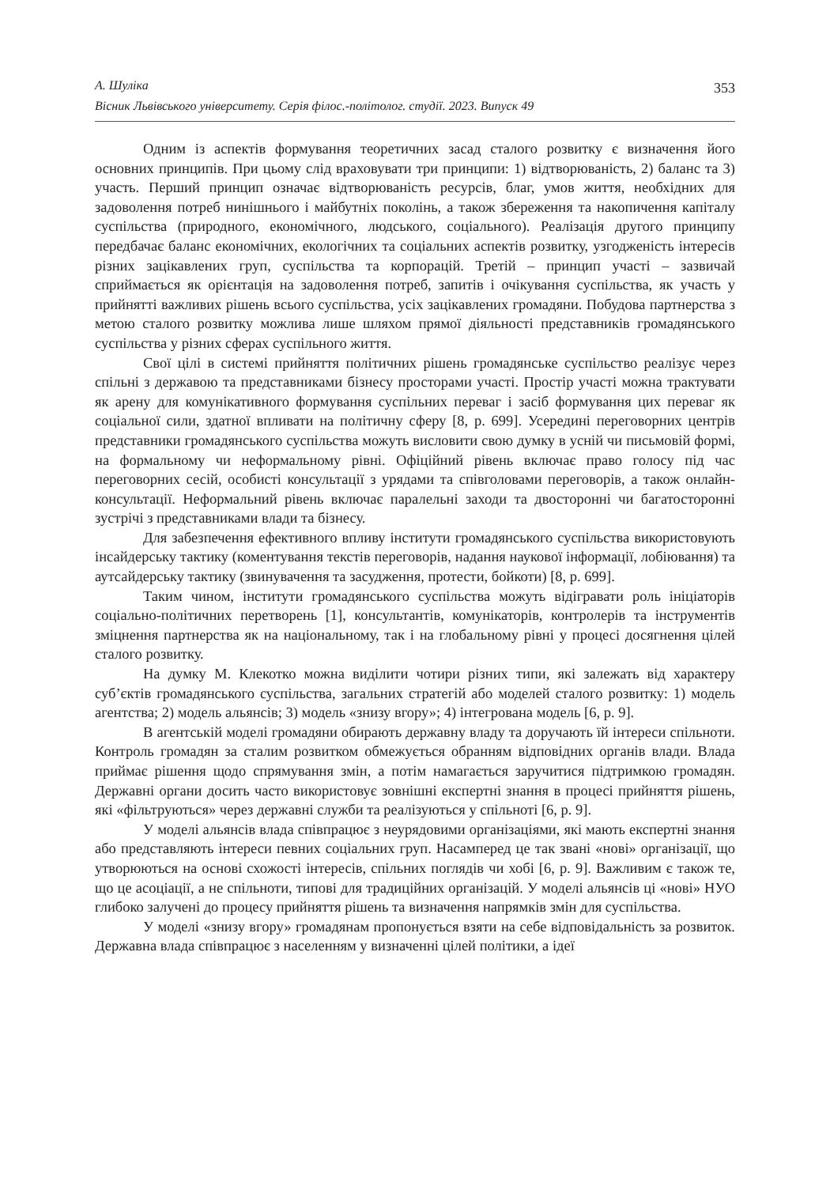А. Шуліка
Вісник Львівського університету. Серія філос.-політолог. студії. 2023. Випуск 49
353
Одним із аспектів формування теоретичних засад сталого розвитку є визначення його основних принципів. При цьому слід враховувати три принципи: 1) відтворюваність, 2) баланс та 3) участь. Перший принцип означає відтворюваність ресурсів, благ, умов життя, необхідних для задоволення потреб нинішнього і майбутніх поколінь, а також збереження та накопичення капіталу суспільства (природного, економічного, людського, соціального). Реалізація другого принципу передбачає баланс економічних, екологічних та соціальних аспектів розвитку, узгодженість інтересів різних зацікавлених груп, суспільства та корпорацій. Третій – принцип участі – зазвичай сприймається як орієнтація на задоволення потреб, запитів і очікування суспільства, як участь у прийнятті важливих рішень всього суспільства, усіх зацікавлених громадяни. Побудова партнерства з метою сталого розвитку можлива лише шляхом прямої діяльності представників громадянського суспільства у різних сферах суспільного життя.
Свої цілі в системі прийняття політичних рішень громадянське суспільство реалізує через спільні з державою та представниками бізнесу просторами участі. Простір участі можна трактувати як арену для комунікативного формування суспільних переваг і засіб формування цих переваг як соціальної сили, здатної впливати на політичну сферу [8, p. 699]. Усередині переговорних центрів представники громадянського суспільства можуть висловити свою думку в усній чи письмовій формі, на формальному чи неформальному рівні. Офіційний рівень включає право голосу під час переговорних сесій, особисті консультації з урядами та співголовами переговорів, а також онлайн-консультації. Неформальний рівень включає паралельні заходи та двосторонні чи багатосторонні зустрічі з представниками влади та бізнесу.
Для забезпечення ефективного впливу інститути громадянського суспільства використовують інсайдерську тактику (коментування текстів переговорів, надання наукової інформації, лобіювання) та аутсайдерську тактику (звинувачення та засудження, протести, бойкоти) [8, p. 699].
Таким чином, інститути громадянського суспільства можуть відігравати роль ініціаторів соціально-політичних перетворень [1], консультантів, комунікаторів, контролерів та інструментів зміцнення партнерства як на національному, так і на глобальному рівні у процесі досягнення цілей сталого розвитку.
На думку М. Клекотко можна виділити чотири різних типи, які залежать від характеру суб’єктів громадянського суспільства, загальних стратегій або моделей сталого розвитку: 1) модель агентства; 2) модель альянсів; 3) модель «знизу вгору»; 4) інтегрована модель [6, p. 9].
В агентській моделі громадяни обирають державну владу та доручають їй інтереси спільноти. Контроль громадян за сталим розвитком обмежується обранням відповідних органів влади. Влада приймає рішення щодо спрямування змін, а потім намагається заручитися підтримкою громадян. Державні органи досить часто використовує зовнішні експертні знання в процесі прийняття рішень, які «фільтруються» через державні служби та реалізуються у спільноті [6, p. 9].
У моделі альянсів влада співпрацює з неурядовими організаціями, які мають експертні знання або представляють інтереси певних соціальних груп. Насамперед це так звані «нові» організації, що утворюються на основі схожості інтересів, спільних поглядів чи хобі [6, p. 9]. Важливим є також те, що це асоціації, а не спільноти, типові для традиційних організацій. У моделі альянсів ці «нові» НУО глибоко залучені до процесу прийняття рішень та визначення напрямків змін для суспільства.
У моделі «знизу вгору» громадянам пропонується взяти на себе відповідальність за розвиток. Державна влада співпрацює з населенням у визначенні цілей політики, а ідеї